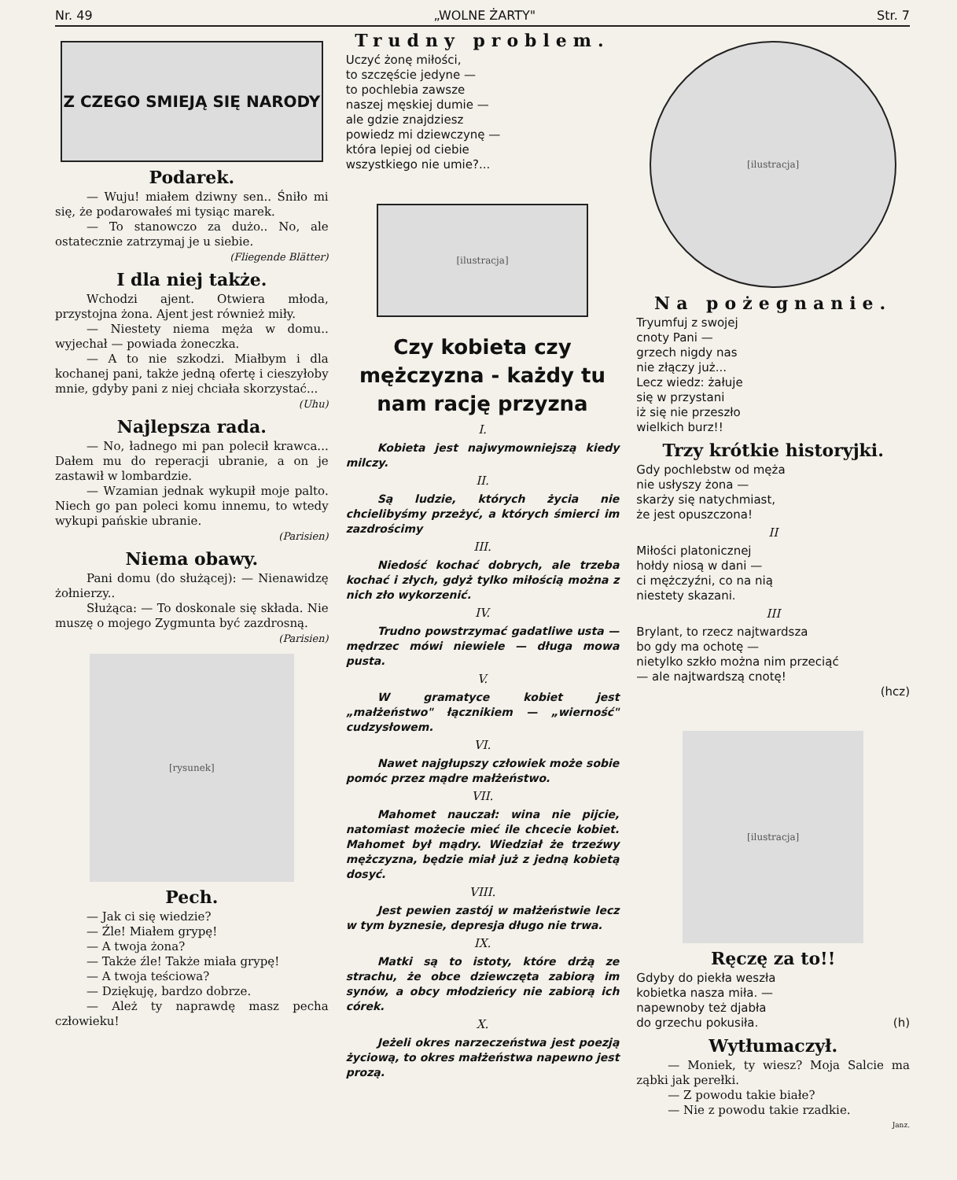Nr. 49 „WOLNE ŻARTY" Str. 7
Z CZEGO SMIEJĄ SIĘ NARODY
Podarek.
— Wuju! miałem dziwny sen.. Śniło mi się, że podarowałeś mi tysiąc marek.
— To stanowczo za dużo.. No, ale ostatecznie zatrzymaj je u siebie.
(Fliegende Blätter)
I dla niej także.
Wchodzi ajent. Otwiera młoda, przystojna żona. Ajent jest również miły.
— Niestety niema męża w domu.. wyjechał — powiada żoneczka.
— A to nie szkodzi. Miałbym i dla kochanej pani, także jedną ofertę i cieszyłoby mnie, gdyby pani z niej chciała skorzystać...
(Uhu)
Najlepsza rada.
— No, ładnego mi pan polecił krawca... Dałem mu do reperacji ubranie, a on je zastawił w lombardzie.
— Wzamian jednak wykupił moje palto. Niech go pan poleci komu innemu, to wtedy wykupi pańskie ubranie.
(Parisien)
Niema obawy.
Pani domu (do służącej): — Nienawidzę żołnierzy..
Służąca: — To doskonale się składa. Nie muszę o mojego Zygmunta być zazdrosną.
(Parisien)
[rysunek]
Pech.
— Jak ci się wiedzie?
— Źle! Miałem grypę!
— A twoja żona?
— Także źle! Także miała grypę!
— A twoja teściowa?
— Dziękuję, bardzo dobrze.
— Ależ ty naprawdę masz pecha człowieku!
Trudny problem.
Uczyć żonę miłości,
to szczęście jedyne —
to pochlebia zawsze
naszej męskiej dumie —
ale gdzie znajdziesz
powiedz mi dziewczynę —
która lepiej od ciebie
wszystkiego nie umie?...
[ilustracja]
Czy kobieta czy mężczyzna - każdy tu nam rację przyzna
I.
Kobieta jest najwymowniejszą kiedy milczy.
II.
Są ludzie, których życia nie chcielibyśmy przeżyć, a których śmierci im zazdrościmy
III.
Niedość kochać dobrych, ale trzeba kochać i złych, gdyż tylko miłością można z nich zło wykorzenić.
IV.
Trudno powstrzymać gadatliwe usta — mędrzec mówi niewiele — długa mowa pusta.
V.
W gramatyce kobiet jest „małżeństwo" łącznikiem — „wierność" cudzysłowem.
VI.
Nawet najgłupszy człowiek może sobie pomóc przez mądre małżeństwo.
VII.
Mahomet nauczał: wina nie pijcie, natomiast możecie mieć ile chcecie kobiet. Mahomet był mądry. Wiedział że trzeźwy mężczyzna, będzie miał już z jedną kobietą dosyć.
VIII.
Jest pewien zastój w małżeństwie lecz w tym byznesie, depresja długo nie trwa.
IX.
Matki są to istoty, które drżą ze strachu, że obce dziewczęta zabiorą im synów, a obcy młodzieńcy nie zabiorą ich córek.
X.
Jeżeli okres narzeczeństwa jest poezją życiową, to okres małżeństwa napewno jest prozą.
[ilustracja]
Na pożegnanie.
Tryumfuj z swojej
cnoty Pani —
grzech nigdy nas
nie złączy już...
Lecz wiedz: żałuje
się w przystani
iż się nie przeszło
wielkich burz!!
Trzy krótkie historyjki.
Gdy pochlebstw od męża
nie usłyszy żona —
skarży się natychmiast,
że jest opuszczona!
II
Miłości platonicznej
hołdy niosą w dani —
ci mężczyźni, co na nią
niestety skazani.
III
Brylant, to rzecz najtwardsza
bo gdy ma ochotę —
nietylko szkło można nim przeciąć
— ale najtwardszą cnotę!
(hcz)
[ilustracja]
Ręczę za to!!
Gdyby do piekła weszła
kobietka nasza miła. —
napewnoby też djabła
do grzechu pokusiła. (h)
Wytłumaczył.
— Moniek, ty wiesz? Moja Salcie ma ząbki jak perełki.
— Z powodu takie białe?
— Nie z powodu takie rzadkie.
Janz.